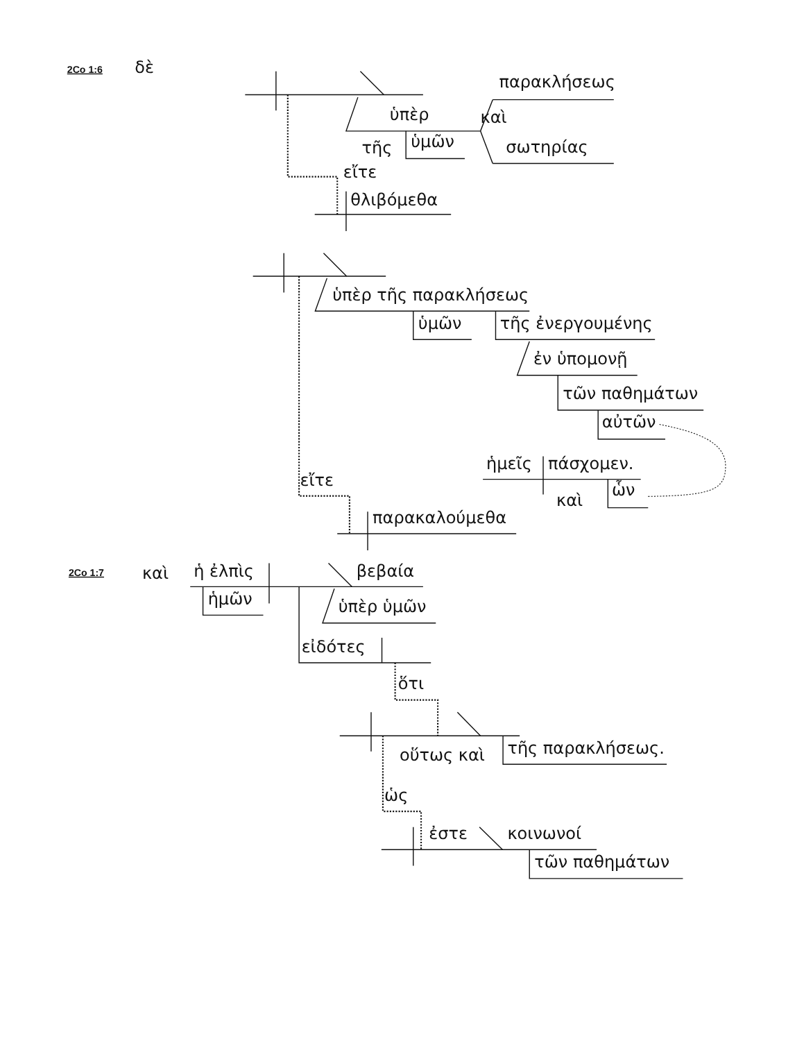2Co 1:6
δὲ
ὑπὲρ
τῆς
ὑμῶν
παρακλήσεως
καὶ
σωτηρίας
εἴτε
θλιβόμεθα
ὑπὲρ τῆς παρακλήσεως
ὑμῶν
τῆς ἐνεργουμένης
ἐν ὑπομονῇ
τῶν παθημάτων
αὐτῶν
ἡμεῖς
πάσχομεν.
καὶ
ὧν
εἴτε
παρακαλούμεθα
2Co 1:7
καὶ
ἡ ἐλπὶς
βεβαία
ἡμῶν
ὑπὲρ ὑμῶν
εἰδότες
ὅτι
οὕτως καὶ
τῆς παρακλήσεως.
ὡς
ἐστε
κοινωνοί
τῶν παθημάτων